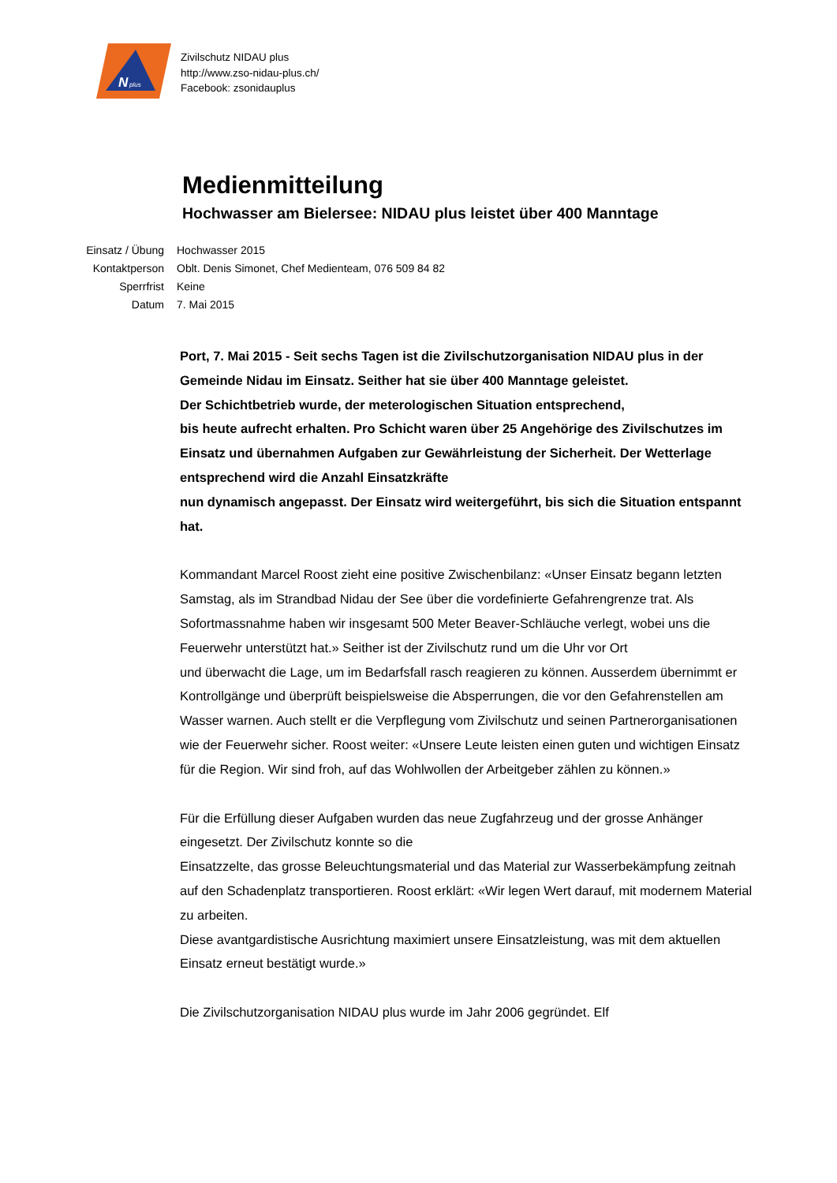N
plus
Zivilschutz NIDAU plus
http://www.zso-nidau-plus.ch/
Facebook: zsonidauplus
Medienmitteilung
Hochwasser am Bielersee: NIDAU plus leistet über 400 Manntage
| Einsatz / Übung | Hochwasser 2015 |
| Kontaktperson | Oblt. Denis Simonet, Chef Medienteam, 076 509 84 82 |
| Sperrfrist | Keine |
| Datum | 7. Mai 2015 |
Port, 7. Mai 2015 - Seit sechs Tagen ist die Zivilschutzorganisation NIDAU plus in der Gemeinde Nidau im Einsatz. Seither hat sie über 400 Manntage geleistet.
Der Schichtbetrieb wurde, der meterologischen Situation entsprechend,
bis heute aufrecht erhalten. Pro Schicht waren über 25 Angehörige des Zivilschutzes im Einsatz und übernahmen Aufgaben zur Gewährleistung der Sicherheit. Der Wetterlage entsprechend wird die Anzahl Einsatzkräfte
nun dynamisch angepasst. Der Einsatz wird weitergeführt, bis sich die Situation entspannt hat.
Kommandant Marcel Roost zieht eine positive Zwischenbilanz: «Unser Einsatz begann letzten Samstag, als im Strandbad Nidau der See über die vordefinierte Gefahrengrenze trat. Als Sofortmassnahme haben wir insgesamt 500 Meter Beaver-Schläuche verlegt, wobei uns die Feuerwehr unterstützt hat.» Seither ist der Zivilschutz rund um die Uhr vor Ort
und überwacht die Lage, um im Bedarfsfall rasch reagieren zu können. Ausserdem übernimmt er Kontrollgänge und überprüft beispielsweise die Absperrungen, die vor den Gefahrenstellen am Wasser warnen. Auch stellt er die Verpflegung vom Zivilschutz und seinen Partnerorganisationen wie der Feuerwehr sicher. Roost weiter: «Unsere Leute leisten einen guten und wichtigen Einsatz für die Region. Wir sind froh, auf das Wohlwollen der Arbeitgeber zählen zu können.»
Für die Erfüllung dieser Aufgaben wurden das neue Zugfahrzeug und der grosse Anhänger eingesetzt. Der Zivilschutz konnte so die
Einsatzzelte, das grosse Beleuchtungsmaterial und das Material zur Wasserbekämpfung zeitnah auf den Schadenplatz transportieren. Roost erklärt: «Wir legen Wert darauf, mit modernem Material zu arbeiten.
Diese avantgardistische Ausrichtung maximiert unsere Einsatzleistung, was mit dem aktuellen Einsatz erneut bestätigt wurde.»
Die Zivilschutzorganisation NIDAU plus wurde im Jahr 2006 gegründet. Elf